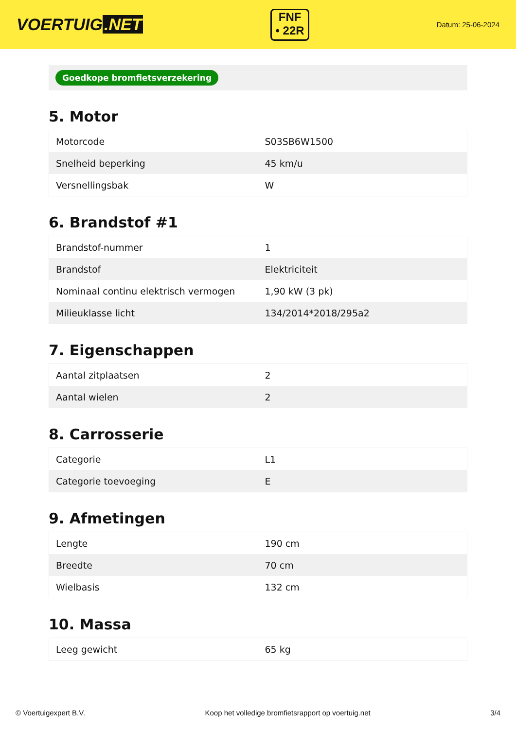VOERTUIG.NET
FNF
• 22R
Datum: 25-06-2024
Goedkope bromfietsverzekering
5. Motor
| Motorcode | S03SB6W1500 |
| Snelheid beperking | 45 km/u |
| Versnellingsbak | W |
6. Brandstof #1
| Brandstof-nummer | 1 |
| Brandstof | Elektriciteit |
| Nominaal continu elektrisch vermogen | 1,90 kW (3 pk) |
| Milieuklasse licht | 134/2014*2018/295a2 |
7. Eigenschappen
| Aantal zitplaatsen | 2 |
| Aantal wielen | 2 |
8. Carrosserie
| Categorie | L1 |
| Categorie toevoeging | E |
9. Afmetingen
| Lengte | 190 cm |
| Breedte | 70 cm |
| Wielbasis | 132 cm |
10. Massa
| Leeg gewicht | 65 kg |
© Voertuigexpert B.V. Koop het volledige bromfietsrapport op voertuig.net 3/4